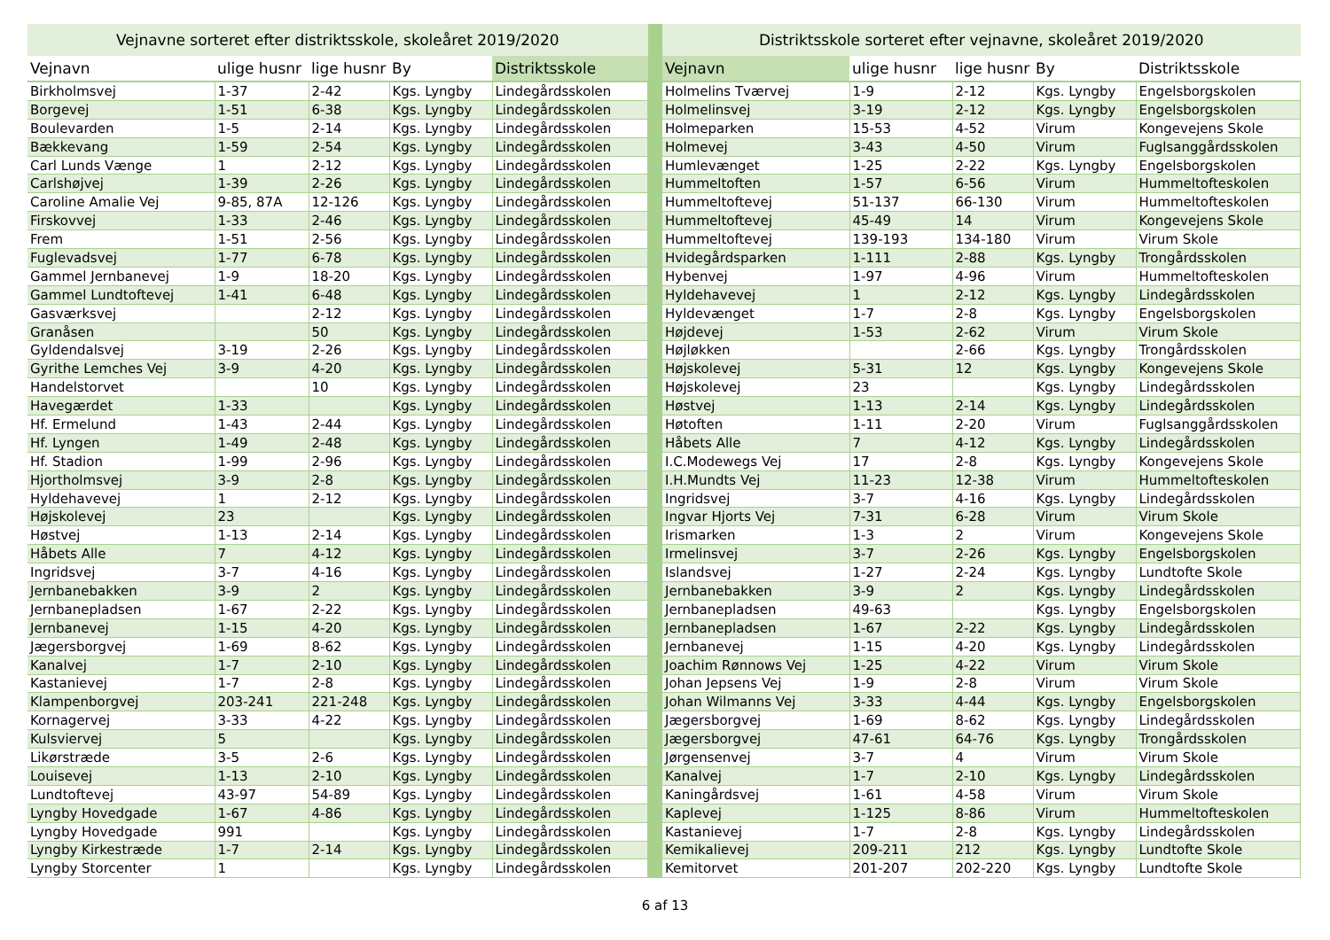| Vejnavne sorteret efter distriktsskole, skoleåret 2019/2020 | | | | |
| --- | --- | --- | --- | --- |
| Vejnavn | ulige husnr | lige husnr | By | Distriktsskole |
| Birkholmsvej | 1-37 | 2-42 | Kgs. Lyngby | Lindegårdsskolen |
| Borgevej | 1-51 | 6-38 | Kgs. Lyngby | Lindegårdsskolen |
| Boulevarden | 1-5 | 2-14 | Kgs. Lyngby | Lindegårdsskolen |
| Bækkevang | 1-59 | 2-54 | Kgs. Lyngby | Lindegårdsskolen |
| Carl Lunds Vænge | 1 | 2-12 | Kgs. Lyngby | Lindegårdsskolen |
| Carlshøjvej | 1-39 | 2-26 | Kgs. Lyngby | Lindegårdsskolen |
| Caroline Amalie Vej | 9-85, 87A | 12-126 | Kgs. Lyngby | Lindegårdsskolen |
| Firskovvej | 1-33 | 2-46 | Kgs. Lyngby | Lindegårdsskolen |
| Frem | 1-51 | 2-56 | Kgs. Lyngby | Lindegårdsskolen |
| Fuglevadsvej | 1-77 | 6-78 | Kgs. Lyngby | Lindegårdsskolen |
| Gammel Jernbanevej | 1-9 | 18-20 | Kgs. Lyngby | Lindegårdsskolen |
| Gammel Lundtoftevej | 1-41 | 6-48 | Kgs. Lyngby | Lindegårdsskolen |
| Gasværksvej | | 2-12 | Kgs. Lyngby | Lindegårdsskolen |
| Granåsen | | 50 | Kgs. Lyngby | Lindegårdsskolen |
| Gyldendalsvej | 3-19 | 2-26 | Kgs. Lyngby | Lindegårdsskolen |
| Gyrithe Lemches Vej | 3-9 | 4-20 | Kgs. Lyngby | Lindegårdsskolen |
| Handelstorvet | | 10 | Kgs. Lyngby | Lindegårdsskolen |
| Havegærdet | 1-33 | | Kgs. Lyngby | Lindegårdsskolen |
| Hf. Ermelund | 1-43 | 2-44 | Kgs. Lyngby | Lindegårdsskolen |
| Hf. Lyngen | 1-49 | 2-48 | Kgs. Lyngby | Lindegårdsskolen |
| Hf. Stadion | 1-99 | 2-96 | Kgs. Lyngby | Lindegårdsskolen |
| Hjortholmsvej | 3-9 | 2-8 | Kgs. Lyngby | Lindegårdsskolen |
| Hyldehavevej | 1 | 2-12 | Kgs. Lyngby | Lindegårdsskolen |
| Højskolevej | 23 | | Kgs. Lyngby | Lindegårdsskolen |
| Høstvej | 1-13 | 2-14 | Kgs. Lyngby | Lindegårdsskolen |
| Håbets Alle | 7 | 4-12 | Kgs. Lyngby | Lindegårdsskolen |
| Ingridsvej | 3-7 | 4-16 | Kgs. Lyngby | Lindegårdsskolen |
| Jernbanebakken | 3-9 | 2 | Kgs. Lyngby | Lindegårdsskolen |
| Jernbanepladsen | 1-67 | 2-22 | Kgs. Lyngby | Lindegårdsskolen |
| Jernbanevej | 1-15 | 4-20 | Kgs. Lyngby | Lindegårdsskolen |
| Jægersborgvej | 1-69 | 8-62 | Kgs. Lyngby | Lindegårdsskolen |
| Kanalvej | 1-7 | 2-10 | Kgs. Lyngby | Lindegårdsskolen |
| Kastanievej | 1-7 | 2-8 | Kgs. Lyngby | Lindegårdsskolen |
| Klampenborgvej | 203-241 | 221-248 | Kgs. Lyngby | Lindegårdsskolen |
| Kornagervej | 3-33 | 4-22 | Kgs. Lyngby | Lindegårdsskolen |
| Kulsviervej | 5 | | Kgs. Lyngby | Lindegårdsskolen |
| Likørstræde | 3-5 | 2-6 | Kgs. Lyngby | Lindegårdsskolen |
| Louisevej | 1-13 | 2-10 | Kgs. Lyngby | Lindegårdsskolen |
| Lundtoftevej | 43-97 | 54-89 | Kgs. Lyngby | Lindegårdsskolen |
| Lyngby Hovedgade | 1-67 | 4-86 | Kgs. Lyngby | Lindegårdsskolen |
| Lyngby Hovedgade | 991 | | Kgs. Lyngby | Lindegårdsskolen |
| Lyngby Kirkestræde | 1-7 | 2-14 | Kgs. Lyngby | Lindegårdsskolen |
| Lyngby Storcenter | 1 | | Kgs. Lyngby | Lindegårdsskolen |
| Distriktsskole sorteret efter vejnavne, skoleåret 2019/2020 | | | | |
| --- | --- | --- | --- | --- |
| Vejnavn | ulige husnr | lige husnr | By | Distriktsskole |
| Holmelins Tværvej | 1-9 | 2-12 | Kgs. Lyngby | Engelsborgskolen |
| Holmelinsvej | 3-19 | 2-12 | Kgs. Lyngby | Engelsborgskolen |
| Holmeparken | 15-53 | 4-52 | Virum | Kongevejens Skole |
| Holmevej | 3-43 | 4-50 | Virum | Fuglsanggårdsskolen |
| Humlevænget | 1-25 | 2-22 | Kgs. Lyngby | Engelsborgskolen |
| Hummeltoften | 1-57 | 6-56 | Virum | Hummeltofteskolen |
| Hummeltoftevej | 51-137 | 66-130 | Virum | Hummeltofteskolen |
| Hummeltoftevej | 45-49 | 14 | Virum | Kongevejens Skole |
| Hummeltoftevej | 139-193 | 134-180 | Virum | Virum Skole |
| Hvidegårdsparken | 1-111 | 2-88 | Kgs. Lyngby | Trongårdsskolen |
| Hybenvej | 1-97 | 4-96 | Virum | Hummeltofteskolen |
| Hyldehavevej | 1 | 2-12 | Kgs. Lyngby | Lindegårdsskolen |
| Hyldevænget | 1-7 | 2-8 | Kgs. Lyngby | Engelsborgskolen |
| Højdevej | 1-53 | 2-62 | Virum | Virum Skole |
| Højløkken | | 2-66 | Kgs. Lyngby | Trongårdsskolen |
| Højskolevej | 5-31 | 12 | Kgs. Lyngby | Kongevejens Skole |
| Højskolevej | 23 | | Kgs. Lyngby | Lindegårdsskolen |
| Høstvej | 1-13 | 2-14 | Kgs. Lyngby | Lindegårdsskolen |
| Høtoften | 1-11 | 2-20 | Virum | Fuglsanggårdsskolen |
| Håbets Alle | 7 | 4-12 | Kgs. Lyngby | Lindegårdsskolen |
| I.C.Modewegs Vej | 17 | 2-8 | Kgs. Lyngby | Kongevejens Skole |
| I.H.Mundts Vej | 11-23 | 12-38 | Virum | Hummeltofteskolen |
| Ingridsvej | 3-7 | 4-16 | Kgs. Lyngby | Lindegårdsskolen |
| Ingvar Hjorts Vej | 7-31 | 6-28 | Virum | Virum Skole |
| Irismarken | 1-3 | 2 | Virum | Kongevejens Skole |
| Irmelinsvej | 3-7 | 2-26 | Kgs. Lyngby | Engelsborgskolen |
| Islandsvej | 1-27 | 2-24 | Kgs. Lyngby | Lundtofte Skole |
| Jernbanebakken | 3-9 | 2 | Kgs. Lyngby | Lindegårdsskolen |
| Jernbanepladsen | 49-63 | | Kgs. Lyngby | Engelsborgskolen |
| Jernbanepladsen | 1-67 | 2-22 | Kgs. Lyngby | Lindegårdsskolen |
| Jernbanevej | 1-15 | 4-20 | Kgs. Lyngby | Lindegårdsskolen |
| Joachim Rønnows Vej | 1-25 | 4-22 | Virum | Virum Skole |
| Johan Jepsens Vej | 1-9 | 2-8 | Virum | Virum Skole |
| Johan Wilmanns Vej | 3-33 | 4-44 | Kgs. Lyngby | Engelsborgskolen |
| Jægersborgvej | 1-69 | 8-62 | Kgs. Lyngby | Lindegårdsskolen |
| Jægersborgvej | 47-61 | 64-76 | Kgs. Lyngby | Trongårdsskolen |
| Jørgensenvej | 3-7 | 4 | Virum | Virum Skole |
| Kanalvej | 1-7 | 2-10 | Kgs. Lyngby | Lindegårdsskolen |
| Kaningårdsvej | 1-61 | 4-58 | Virum | Virum Skole |
| Kaplevej | 1-125 | 8-86 | Virum | Hummeltofteskolen |
| Kastanievej | 1-7 | 2-8 | Kgs. Lyngby | Lindegårdsskolen |
| Kemikalievej | 209-211 | 212 | Kgs. Lyngby | Lundtofte Skole |
| Kemitorvet | 201-207 | 202-220 | Kgs. Lyngby | Lundtofte Skole |
6 af 13